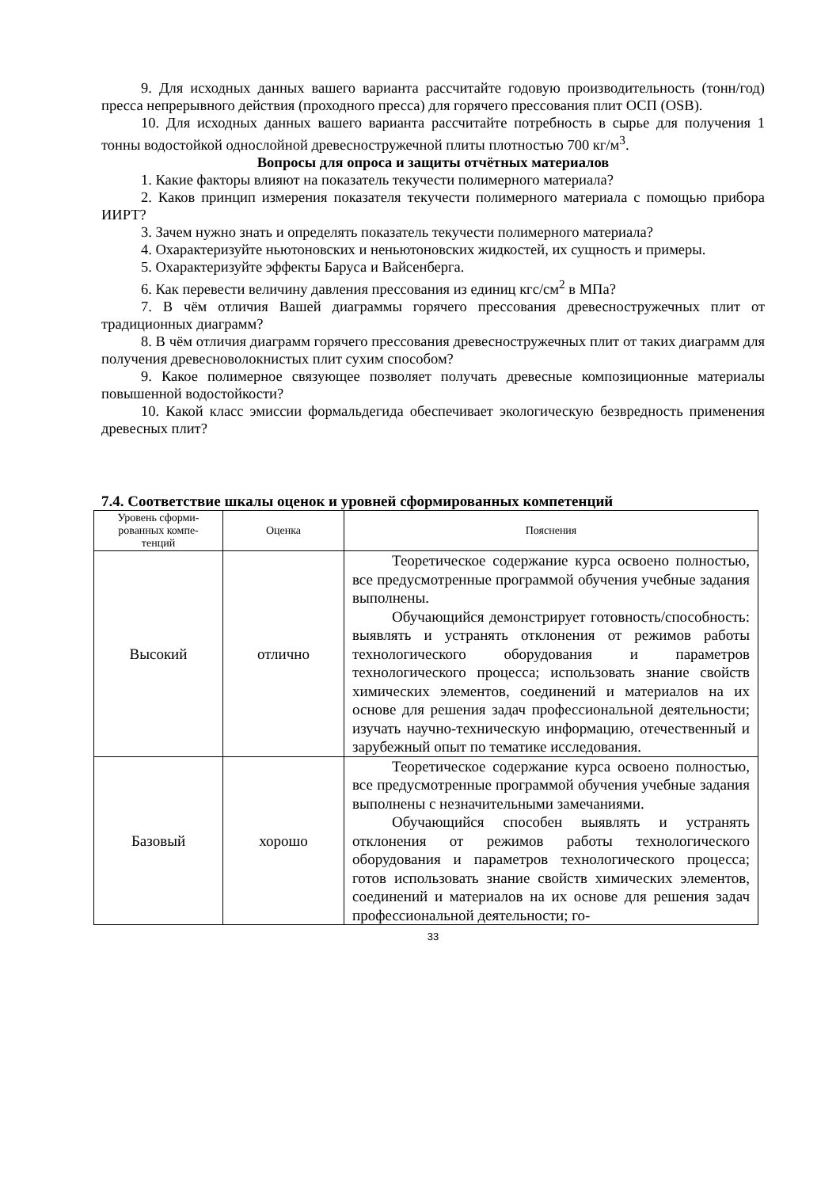9. Для исходных данных вашего варианта рассчитайте годовую производительность (тонн/год) пресса непрерывного действия (проходного пресса) для горячего прессования плит ОСП (OSB).
10. Для исходных данных вашего варианта рассчитайте потребность в сырье для получения 1 тонны водостойкой однослойной древесностружечной плиты плотностью 700 кг/м<sup>3</sup>.
Вопросы для опроса и защиты отчётных материалов
1. Какие факторы влияют на показатель текучести полимерного материала?
2. Каков принцип измерения показателя текучести полимерного материала с помощью прибора ИИРТ?
3. Зачем нужно знать и определять показатель текучести полимерного материала?
4. Охарактеризуйте ньютоновских и неньютоновских жидкостей, их сущность и примеры.
5. Охарактеризуйте эффекты Баруса и Вайсенберга.
6. Как перевести величину давления прессования из единиц кгс/см<sup>2</sup> в МПа?
7. В чём отличия Вашей диаграммы горячего прессования древесностружечных плит от традиционных диаграмм?
8. В чём отличия диаграмм горячего прессования древесностружечных плит от таких диаграмм для получения древесноволокнистых плит сухим способом?
9. Какое полимерное связующее позволяет получать древесные композиционные материалы повышенной водостойкости?
10. Какой класс эмиссии формальдегида обеспечивает экологическую безвредность применения древесных плит?
7.4. Соответствие шкалы оценок и уровней сформированных компетенций
| Уровень сформи- рованных компе- тенций | Оценка | Пояснения |
| --- | --- | --- |
| Высокий | отлично | Теоретическое содержание курса освоено полностью, все предусмотренные программой обучения учебные задания выполнены. Обучающийся демонстрирует готовность/способность: выявлять и устранять отклонения от режимов работы технологического оборудования и параметров технологического процесса; использовать знание свойств химических элементов, соединений и материалов на их основе для решения задач профессиональной деятельности; изучать научно-техническую информацию, отечественный и зарубежный опыт по тематике исследования. |
| Базовый | хорошо | Теоретическое содержание курса освоено полностью, все предусмотренные программой обучения учебные задания выполнены с незначительными замечаниями. Обучающийся способен выявлять и устранять отклонения от режимов работы технологического оборудования и параметров технологического процесса; готов использовать знание свойств химических элементов, соединений и материалов на их основе для решения задач профессиональной деятельности; го- |
33